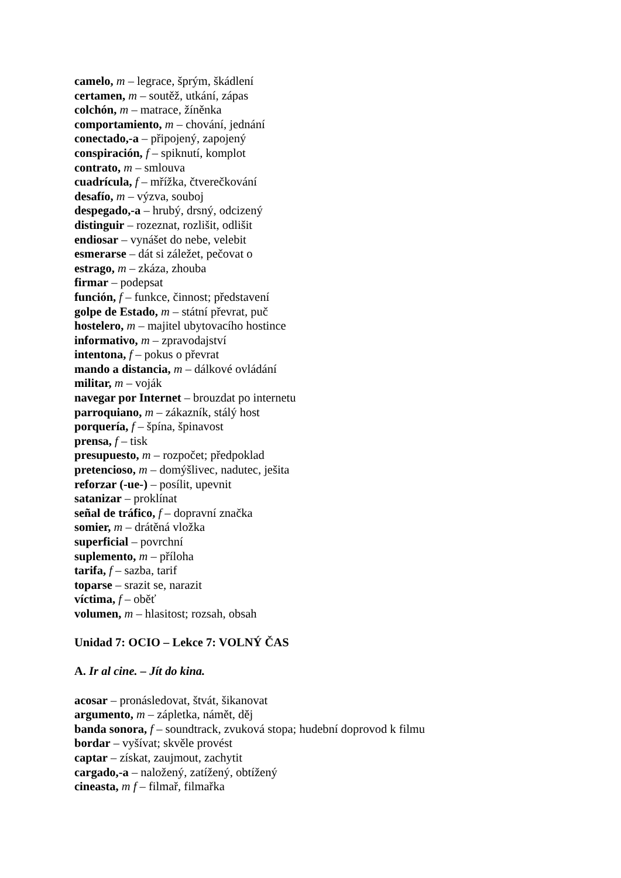camelo, m – legrace, šprým, škádlení
certamen, m – soutěž, utkání, zápas
colchón, m – matrace, žíněnka
comportamiento, m – chování, jednání
conectado,-a – připojený, zapojený
conspiración, f – spiknutí, komplot
contrato, m – smlouva
cuadrícula, f – mřížka, čtverečkování
desafío, m – výzva, souboj
despegado,-a – hrubý, drsný, odcizený
distinguir – rozeznat, rozlišit, odlišit
endiosar – vynášet do nebe, velebit
esmerarse – dát si záležet, pečovat o
estrago, m – zkáza, zhouba
firmar – podepsat
función, f – funkce, činnost; představení
golpe de Estado, m – státní převrat, puč
hostelero, m – majitel ubytovacího hostince
informativo, m – zpravodajství
intentona, f – pokus o převrat
mando a distancia, m – dálkové ovládání
militar, m – voják
navegar por Internet – brouzdat po internetu
parroquiano, m – zákazník, stálý host
porquería, f – špína, špinavost
prensa, f – tisk
presupuesto, m – rozpočet; předpoklad
pretencioso, m – domýšlivec, nadutec, ješita
reforzar (-ue-) – posílit, upevnit
satanizar – proklínat
señal de tráfico, f – dopravní značka
somier, m – drátěná vložka
superficial – povrchní
suplemento, m – příloha
tarifa, f – sazba, tarif
toparse – srazit se, narazit
víctima, f – oběť
volumen, m – hlasitost; rozsah, obsah
Unidad 7: OCIO – Lekce 7: VOLNÝ ČAS
A. Ir al cine. – Jít do kina.
acosar – pronásledovat, štvát, šikanovat
argumento, m – zápletka, námět, děj
banda sonora, f – soundtrack, zvuková stopa; hudební doprovod k filmu
bordar – vyšívat; skvěle provést
captar – získat, zaujmout, zachytit
cargado,-a – naložený, zatížený, obtížený
cineasta, m f – filmař, filmařka